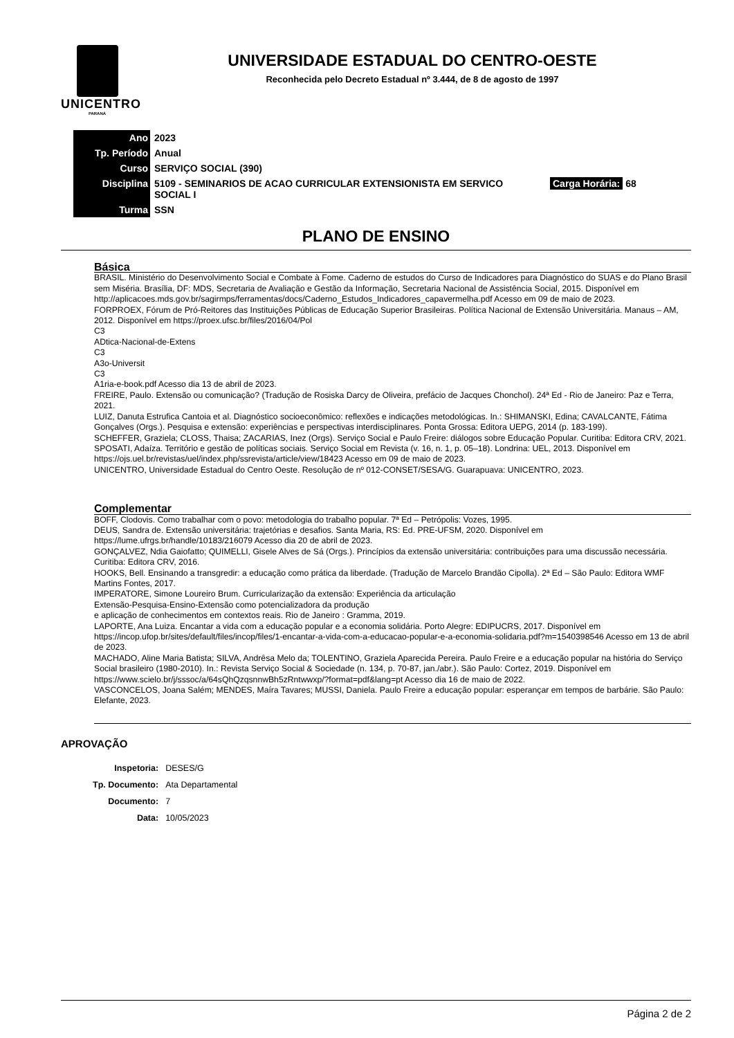UNICENTRO
PARANÁ
UNIVERSIDADE ESTADUAL DO CENTRO-OESTE
Reconhecida pelo Decreto Estadual nº 3.444, de 8 de agosto de 1997
| Ano | 2023 | |
| Tp. Período | Anual | |
| Curso | SERVIÇO SOCIAL (390) | |
| Disciplina | 5109 - SEMINARIOS DE ACAO CURRICULAR EXTENSIONISTA EM SERVICO SOCIAL I | Carga Horária: 68 |
| Turma | SSN | |
PLANO DE ENSINO
Básica
BRASIL. Ministério do Desenvolvimento Social e Combate à Fome. Caderno de estudos do Curso de Indicadores para Diagnóstico do SUAS e do Plano Brasil sem Miséria. Brasília, DF: MDS, Secretaria de Avaliação e Gestão da Informação, Secretaria Nacional de Assistência Social, 2015. Disponível em
http://aplicacoes.mds.gov.br/sagirmps/ferramentas/docs/Caderno_Estudos_Indicadores_capavermelha.pdf Acesso em 09 de maio de 2023.
FORPROEX, Fórum de Pró-Reitores das Instituições Públicas de Educação Superior Brasileiras. Política Nacional de Extensão Universitária. Manaus – AM, 2012. Disponível em https://proex.ufsc.br/files/2016/04/Pol
C3
ADtica-Nacional-de-Extens
C3
A3o-Universit
C3
A1ria-e-book.pdf Acesso dia 13 de abril de 2023.
FREIRE, Paulo. Extensão ou comunicação? (Tradução de Rosiska Darcy de Oliveira, prefácio de Jacques Chonchol). 24ª Ed - Rio de Janeiro: Paz e Terra, 2021.
LUIZ, Danuta Estrufica Cantoia et al. Diagnóstico socioeconômico: reflexões e indicações metodológicas. In.: SHIMANSKI, Edina; CAVALCANTE, Fátima Gonçalves (Orgs.). Pesquisa e extensão: experiências e perspectivas interdisciplinares. Ponta Grossa: Editora UEPG, 2014 (p. 183-199).
SCHEFFER, Graziela; CLOSS, Thaisa; ZACARIAS, Inez (Orgs). Serviço Social e Paulo Freire: diálogos sobre Educação Popular. Curitiba: Editora CRV, 2021.
SPOSATI, Adaíza. Território e gestão de políticas sociais. Serviço Social em Revista (v. 16, n. 1, p. 05–18). Londrina: UEL, 2013. Disponível em https://ojs.uel.br/revistas/uel/index.php/ssrevista/article/view/18423 Acesso em 09 de maio de 2023.
UNICENTRO, Universidade Estadual do Centro Oeste. Resolução de nº 012-CONSET/SESA/G. Guarapuava: UNICENTRO, 2023.
Complementar
BOFF, Clodovis. Como trabalhar com o povo: metodologia do trabalho popular. 7ª Ed – Petrópolis: Vozes, 1995.
DEUS, Sandra de. Extensão universitária: trajetórias e desafios. Santa Maria, RS: Ed. PRE-UFSM, 2020. Disponível em https://lume.ufrgs.br/handle/10183/216079 Acesso dia 20 de abril de 2023.
GONÇALVEZ, Ndia Gaiofatto; QUIMELLI, Gisele Alves de Sá (Orgs.). Princípios da extensão universitária: contribuições para uma discussão necessária. Curitiba: Editora CRV, 2016.
HOOKS, Bell. Ensinando a transgredir: a educação como prática da liberdade. (Tradução de Marcelo Brandão Cipolla). 2ª Ed – São Paulo: Editora WMF Martins Fontes, 2017.
IMPERATORE, Simone Loureiro Brum. Curricularização da extensão: Experiência da articulação
Extensão-Pesquisa-Ensino-Extensão como potencializadora da produção
e aplicação de conhecimentos em contextos reais. Rio de Janeiro : Gramma, 2019.
LAPORTE, Ana Luiza. Encantar a vida com a educação popular e a economia solidária. Porto Alegre: EDIPUCRS, 2017. Disponível em
https://incop.ufop.br/sites/default/files/incop/files/1-encantar-a-vida-com-a-educacao-popular-e-a-economia-solidaria.pdf?m=1540398546 Acesso em 13 de abril de 2023.
MACHADO, Aline Maria Batista; SILVA, Andrêsa Melo da; TOLENTINO, Graziela Aparecida Pereira. Paulo Freire e a educação popular na história do Serviço Social brasileiro (1980-2010). In.: Revista Serviço Social & Sociedade (n. 134, p. 70-87, jan./abr.). São Paulo: Cortez, 2019. Disponível em https://www.scielo.br/j/sssoc/a/64sQhQzqsnnwBh5zRntwwxp/?format=pdf&lang=pt Acesso dia 16 de maio de 2022.
VASCONCELOS, Joana Salém; MENDES, Maíra Tavares; MUSSI, Daniela. Paulo Freire a educação popular: esperançar em tempos de barbárie. São Paulo: Elefante, 2023.
APROVAÇÃO
| Inspetoria: | DESES/G |
| Tp. Documento: | Ata Departamental |
| Documento: | 7 |
| Data: | 10/05/2023 |
Página 2 de 2